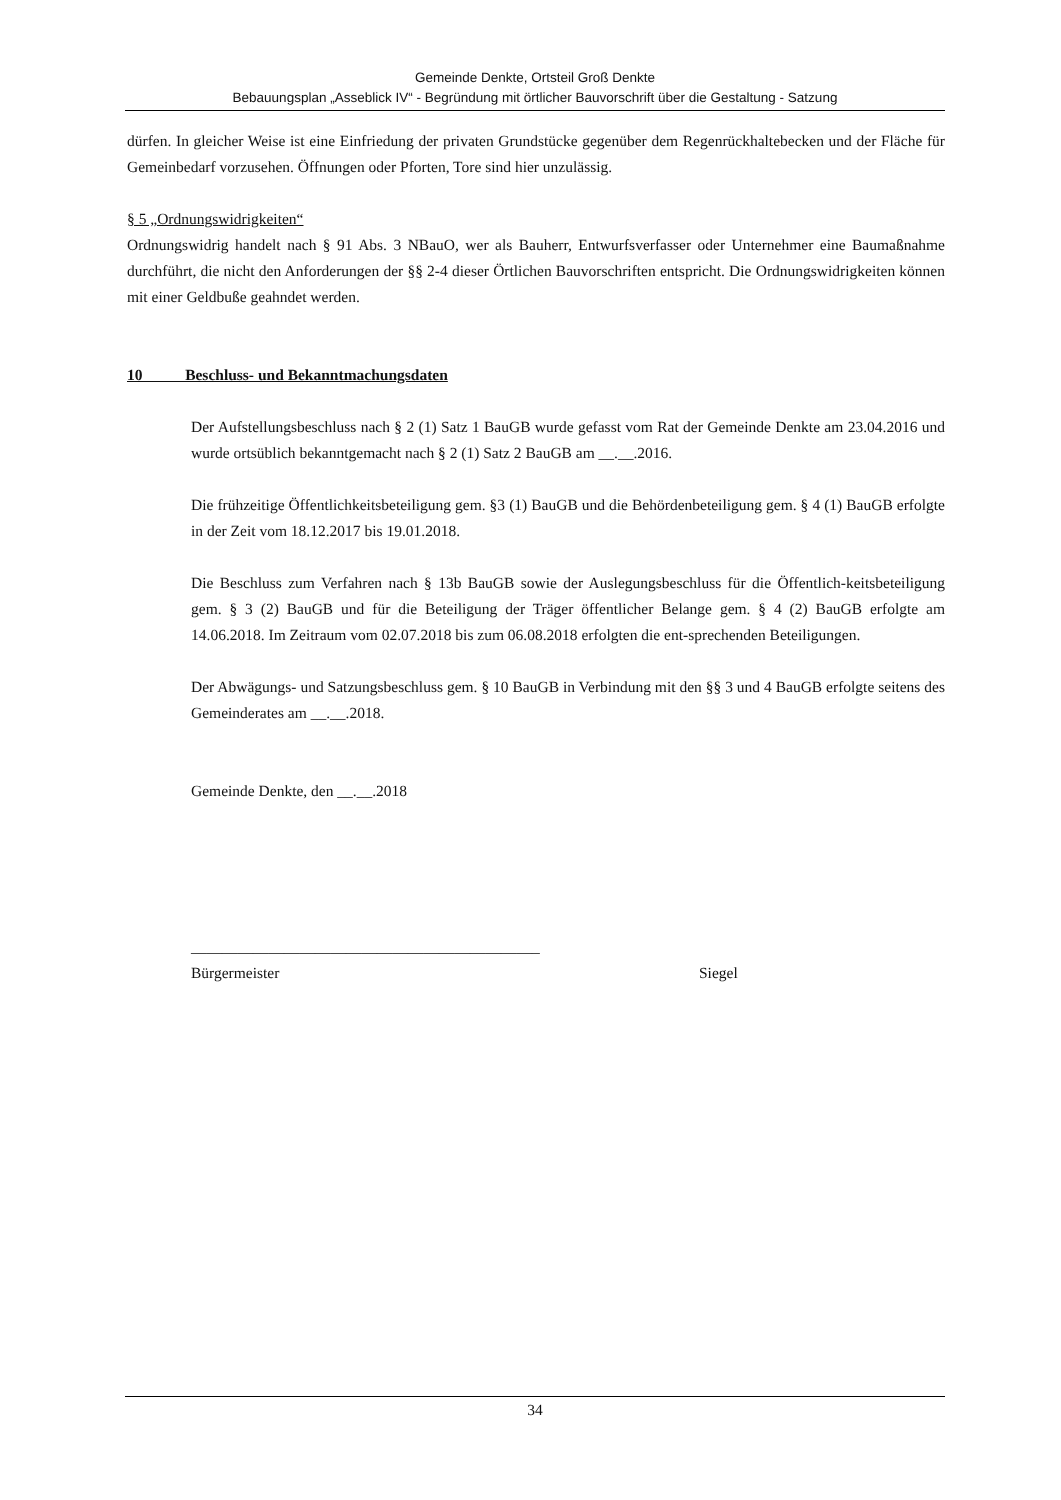Gemeinde Denkte, Ortsteil Groß Denkte
Bebauungsplan „Asseblick IV“ - Begründung mit örtlicher Bauvorschrift über die Gestaltung - Satzung
dürfen. In gleicher Weise ist eine Einfriedung der privaten Grundstücke gegenüber dem Regenrückhaltebecken und der Fläche für Gemeinbedarf vorzusehen. Öffnungen oder Pforten, Tore sind hier unzulässig.
§ 5 „Ordnungswidrigkeiten“
Ordnungswidrig handelt nach § 91 Abs. 3 NBauO, wer als Bauherr, Entwurfsverfasser oder Unternehmer eine Baumaßnahme durchführt, die nicht den Anforderungen der §§ 2-4 dieser Örtlichen Bauvorschriften entspricht. Die Ordnungswidrigkeiten können mit einer Geldbuße geahndet werden.
10 Beschluss- und Bekanntmachungsdaten
Der Aufstellungsbeschluss nach § 2 (1) Satz 1 BauGB wurde gefasst vom Rat der Gemeinde Denkte am 23.04.2016 und wurde ortsüblich bekanntgemacht nach § 2 (1) Satz 2 BauGB am __.__.2016.
Die frühzeitige Öffentlichkeitsbeteiligung gem. §3 (1) BauGB und die Behördenbeteiligung gem. § 4 (1) BauGB erfolgte in der Zeit vom 18.12.2017 bis 19.01.2018.
Die Beschluss zum Verfahren nach § 13b BauGB sowie der Auslegungsbeschluss für die Öffentlich-keitsbeteiligung gem. § 3 (2) BauGB und für die Beteiligung der Träger öffentlicher Belange gem. § 4 (2) BauGB erfolgte am 14.06.2018. Im Zeitraum vom 02.07.2018 bis zum 06.08.2018 erfolgten die ent-sprechenden Beteiligungen.
Der Abwägungs- und Satzungsbeschluss gem. § 10 BauGB in Verbindung mit den §§ 3 und 4 BauGB erfolgte seitens des Gemeinderates am __.__.2018.
Gemeinde Denkte, den __.__.2018
_____________________________________________
Bürgermeister Siegel
34